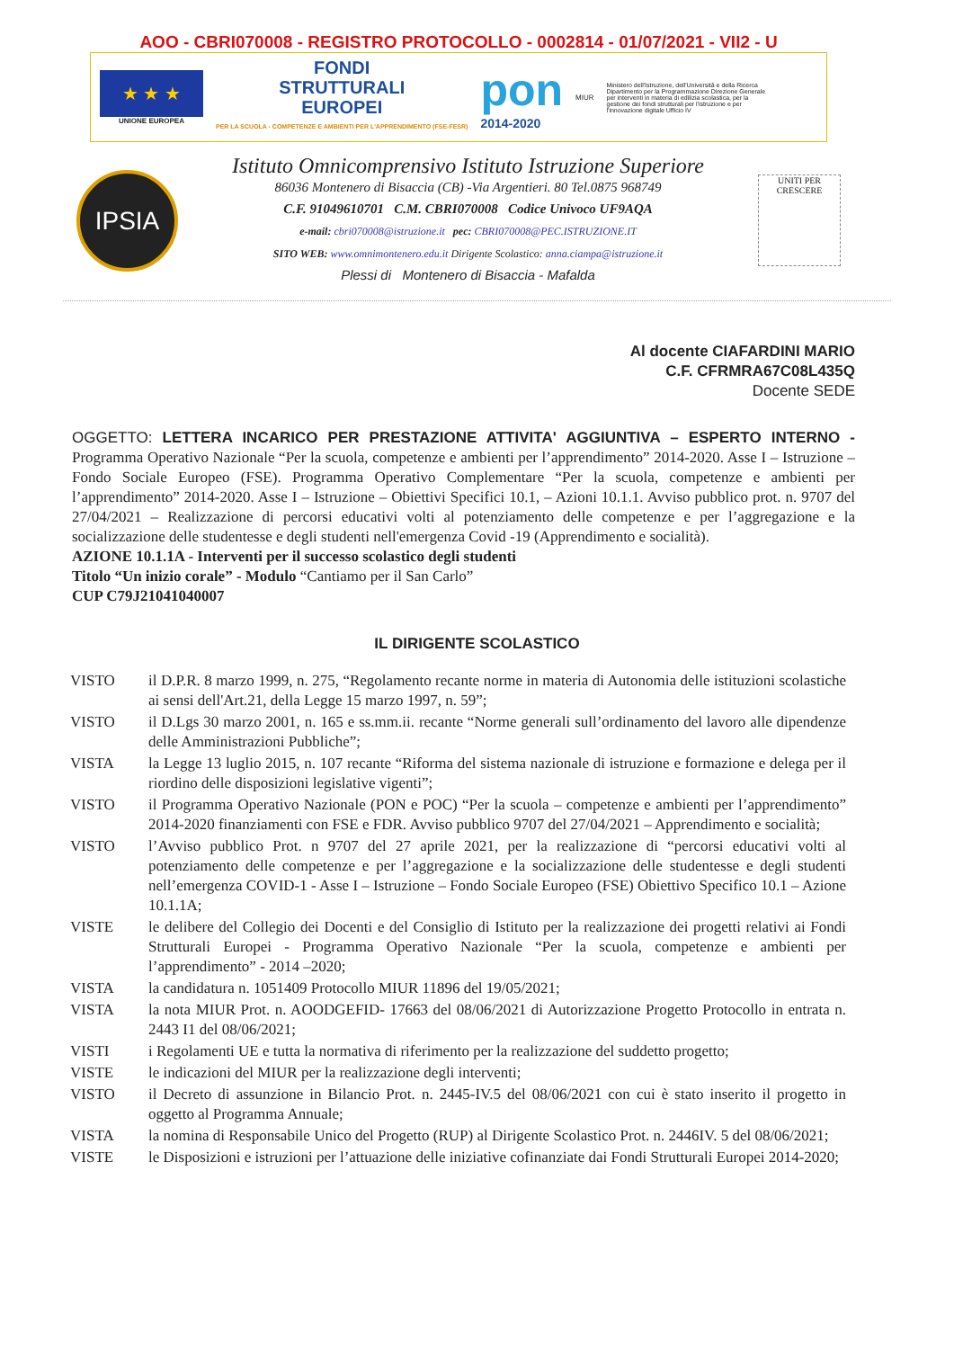AOO - CBRI070008 - REGISTRO PROTOCOLLO - 0002814 - 01/07/2021 - VII2 - U
★ ★ ★
UNIONE EUROPEA
FONDI
STRUTTURALI
EUROPEI
PER LA SCUOLA - COMPETENZE E AMBIENTI PER L'APPRENDIMENTO (FSE-FESR)
pon
2014-2020
MIUR
Ministero dell'Istruzione, dell'Università e della Ricerca Dipartimento per la Programmazione Direzione Generale per interventi in materia di edilizia scolastica, per la gestione dei fondi strutturali per l'istruzione e per l'innovazione digitale Ufficio IV
IPSIA
Istituto Omnicomprensivo Istituto Istruzione Superiore
86036 Montenero di Bisaccia (CB) -Via Argentieri. 80 Tel.0875 968749
C.F. 91049610701 C.M. CBRI070008 Codice Univoco UF9AQA
e-mail: cbri070008@istruzione.it pec: CBRI070008@PEC.ISTRUZIONE.IT
SITO WEB: www.omnimontenero.edu.it Dirigente Scolastico: anna.ciampa@istruzione.it
Plessi di Montenero di Bisaccia - Mafalda
UNITI PER CRESCERE
Al docente CIAFARDINI MARIO
C.F. CFRMRA67C08L435Q
Docente SEDE
OGGETTO: LETTERA INCARICO PER PRESTAZIONE ATTIVITA' AGGIUNTIVA – ESPERTO INTERNO - Programma Operativo Nazionale “Per la scuola, competenze e ambienti per l’apprendimento” 2014-2020. Asse I – Istruzione – Fondo Sociale Europeo (FSE). Programma Operativo Complementare “Per la scuola, competenze e ambienti per l’apprendimento” 2014-2020. Asse I – Istruzione – Obiettivi Specifici 10.1, – Azioni 10.1.1. Avviso pubblico prot. n. 9707 del 27/04/2021 – Realizzazione di percorsi educativi volti al potenziamento delle competenze e per l’aggregazione e la socializzazione delle studentesse e degli studenti nell'emergenza Covid -19 (Apprendimento e socialità).
AZIONE 10.1.1A - Interventi per il successo scolastico degli studenti
Titolo “Un inizio corale” - Modulo “Cantiamo per il San Carlo”
CUP C79J21041040007
IL DIRIGENTE SCOLASTICO
VISTO il D.P.R. 8 marzo 1999, n. 275, “Regolamento recante norme in materia di Autonomia delle istituzioni scolastiche ai sensi dell'Art.21, della Legge 15 marzo 1997, n. 59”;
VISTO il D.Lgs 30 marzo 2001, n. 165 e ss.mm.ii. recante “Norme generali sull’ordinamento del lavoro alle dipendenze delle Amministrazioni Pubbliche”;
VISTA la Legge 13 luglio 2015, n. 107 recante “Riforma del sistema nazionale di istruzione e formazione e delega per il riordino delle disposizioni legislative vigenti”;
VISTO il Programma Operativo Nazionale (PON e POC) “Per la scuola – competenze e ambienti per l’apprendimento” 2014-2020 finanziamenti con FSE e FDR. Avviso pubblico 9707 del 27/04/2021 – Apprendimento e socialità;
VISTO l’Avviso pubblico Prot. n 9707 del 27 aprile 2021, per la realizzazione di “percorsi educativi volti al potenziamento delle competenze e per l’aggregazione e la socializzazione delle studentesse e degli studenti nell’emergenza COVID-1 - Asse I – Istruzione – Fondo Sociale Europeo (FSE) Obiettivo Specifico 10.1 – Azione 10.1.1A;
VISTE le delibere del Collegio dei Docenti e del Consiglio di Istituto per la realizzazione dei progetti relativi ai Fondi Strutturali Europei - Programma Operativo Nazionale “Per la scuola, competenze e ambienti per l’apprendimento” - 2014 –2020;
VISTA la candidatura n. 1051409 Protocollo MIUR 11896 del 19/05/2021;
VISTA la nota MIUR Prot. n. AOODGEFID- 17663 del 08/06/2021 di Autorizzazione Progetto Protocollo in entrata n. 2443 I1 del 08/06/2021;
VISTI i Regolamenti UE e tutta la normativa di riferimento per la realizzazione del suddetto progetto;
VISTE le indicazioni del MIUR per la realizzazione degli interventi;
VISTO il Decreto di assunzione in Bilancio Prot. n. 2445-IV.5 del 08/06/2021 con cui è stato inserito il progetto in oggetto al Programma Annuale;
VISTA la nomina di Responsabile Unico del Progetto (RUP) al Dirigente Scolastico Prot. n. 2446IV. 5 del 08/06/2021;
VISTE le Disposizioni e istruzioni per l’attuazione delle iniziative cofinanziate dai Fondi Strutturali Europei 2014-2020;